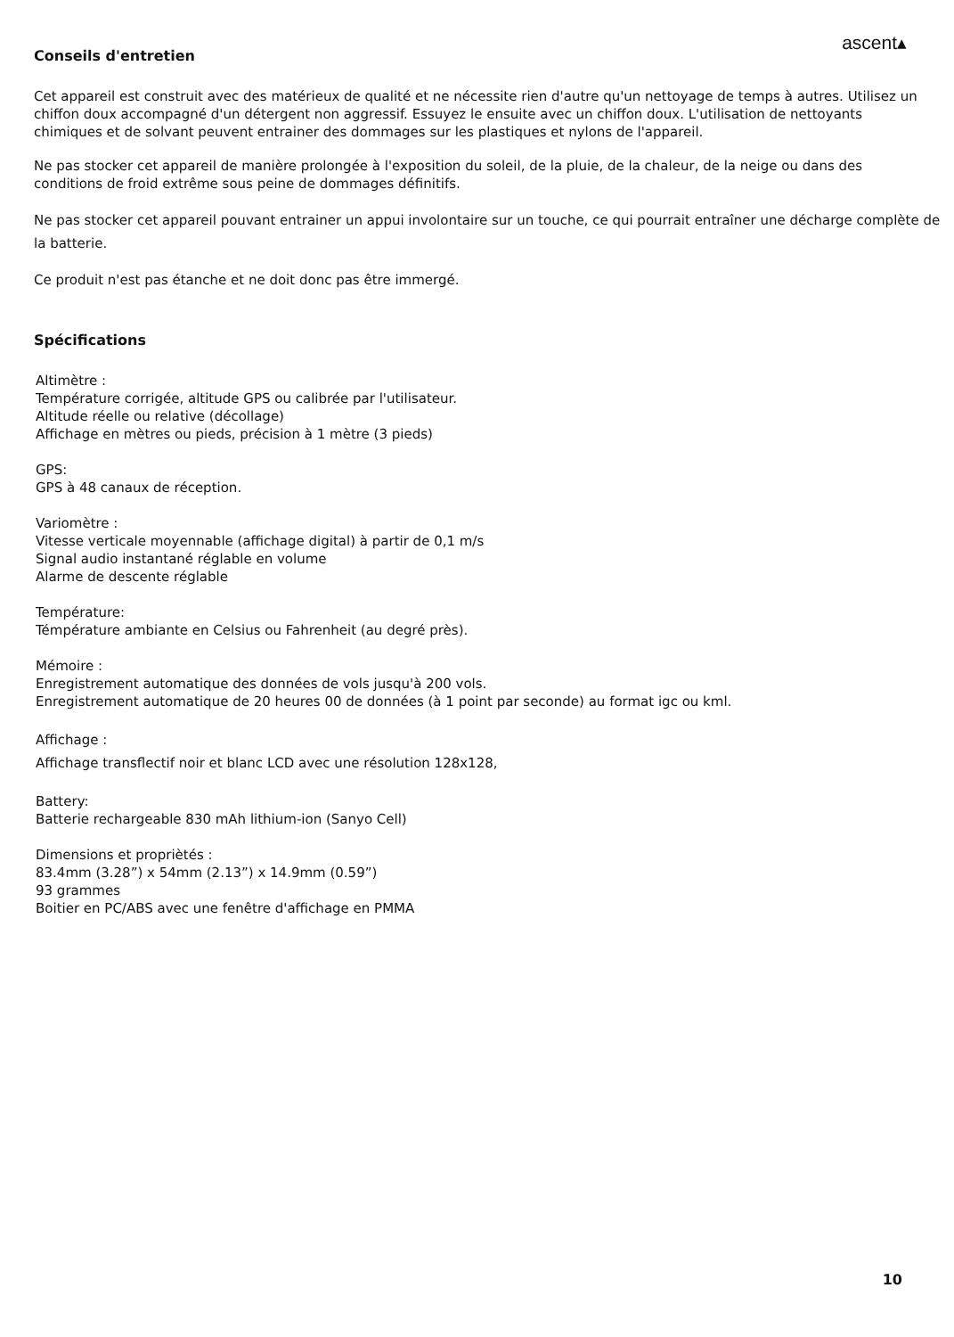ascent▴
Conseils d'entretien
Cet appareil est construit avec des matérieux de qualité et ne nécessite rien d'autre qu'un nettoyage de temps à autres. Utilisez un chiffon doux accompagné d'un détergent non aggressif. Essuyez le ensuite avec un chiffon doux. L'utilisation de nettoyants chimiques et de solvant peuvent entrainer des dommages sur les plastiques et nylons de l'appareil.
Ne pas stocker cet appareil de manière prolongée à l'exposition du soleil, de la pluie, de la chaleur, de la neige ou dans des conditions de froid extrême sous peine de dommages définitifs.
Ne pas stocker cet appareil pouvant entrainer un appui involontaire sur un touche, ce qui pourrait entraîner une décharge complète de la batterie.
Ce produit n'est pas étanche et ne doit donc pas être immergé.
Spécifications
Altimètre :
Température corrigée, altitude GPS ou calibrée par l'utilisateur.
Altitude réelle ou relative (décollage)
Affichage en mètres ou pieds, précision à 1 mètre (3 pieds)
GPS:
GPS à 48 canaux de réception.
Variomètre :
Vitesse verticale moyennable (affichage digital) à partir de 0,1 m/s
Signal audio instantané réglable en volume
Alarme de descente réglable
Température:
Témpérature ambiante en Celsius ou Fahrenheit (au degré près).
Mémoire :
Enregistrement automatique des données de vols jusqu'à 200 vols.
Enregistrement automatique de 20 heures 00 de données (à 1 point par seconde) au format igc ou kml.
Affichage :
Affichage transflectif noir et blanc LCD avec une résolution 128x128,
Battery:
Batterie rechargeable 830 mAh lithium-ion (Sanyo Cell)
Dimensions et propriètés :
83.4mm (3.28”) x 54mm (2.13”) x 14.9mm (0.59”)
93 grammes
Boitier en PC/ABS avec une fenêtre d'affichage en PMMA
10